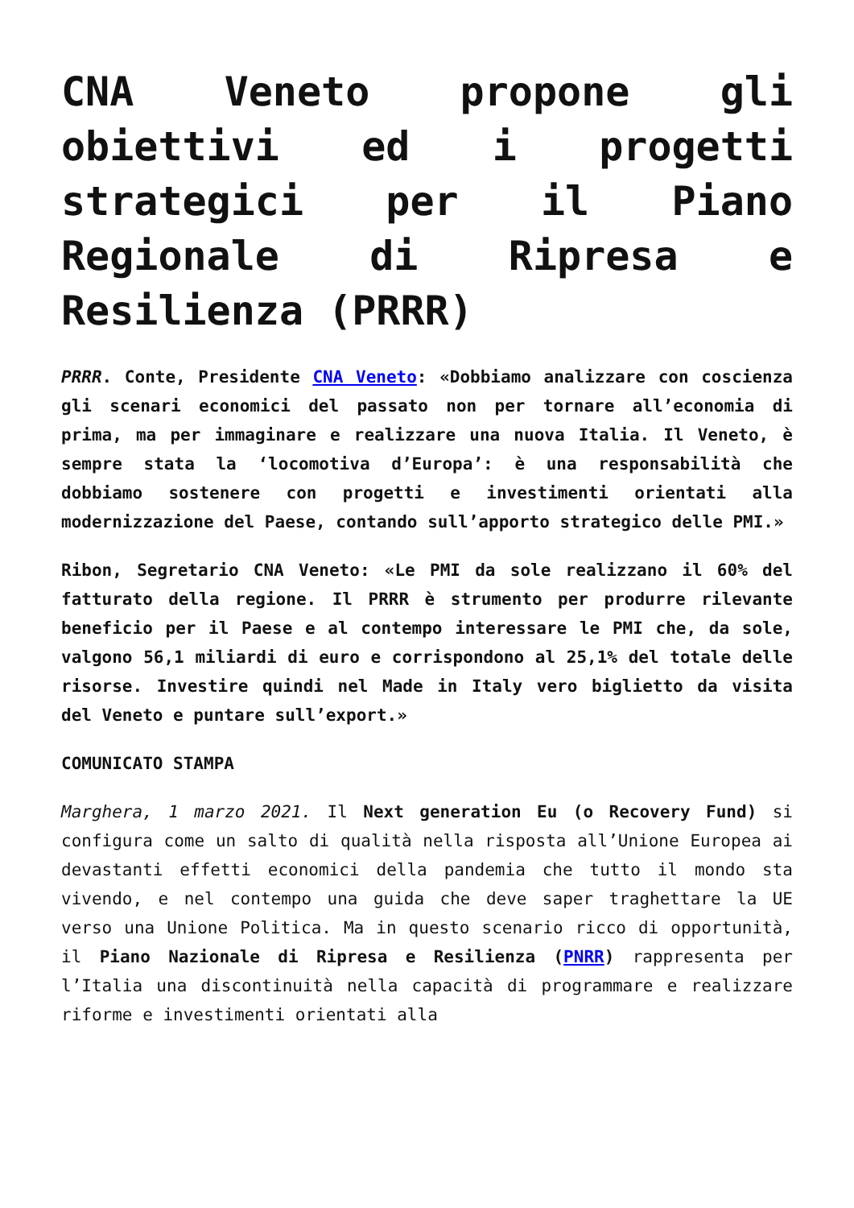CNA Veneto propone gli obiettivi ed i progetti strategici per il Piano Regionale di Ripresa e Resilienza (PRRR)
PRRR. Conte, Presidente CNA Veneto: «Dobbiamo analizzare con coscienza gli scenari economici del passato non per tornare all’economia di prima, ma per immaginare e realizzare una nuova Italia. Il Veneto, è sempre stata la ‘locomotiva d’Europa’: è una responsabilità che dobbiamo sostenere con progetti e investimenti orientati alla modernizzazione del Paese, contando sull’apporto strategico delle PMI.»
Ribon, Segretario CNA Veneto: «Le PMI da sole realizzano il 60% del fatturato della regione. Il PRRR è strumento per produrre rilevante beneficio per il Paese e al contempo interessare le PMI che, da sole, valgono 56,1 miliardi di euro e corrispondono al 25,1% del totale delle risorse. Investire quindi nel Made in Italy vero biglietto da visita del Veneto e puntare sull’export.»
COMUNICATO STAMPA
Marghera, 1 marzo 2021. Il Next generation Eu (o Recovery Fund) si configura come un salto di qualità nella risposta all’Unione Europea ai devastanti effetti economici della pandemia che tutto il mondo sta vivendo, e nel contempo una guida che deve saper traghettare la UE verso una Unione Politica. Ma in questo scenario ricco di opportunità, il Piano Nazionale di Ripresa e Resilienza (PNRR) rappresenta per l’Italia una discontinuità nella capacità di programmare e realizzare riforme e investimenti orientati alla